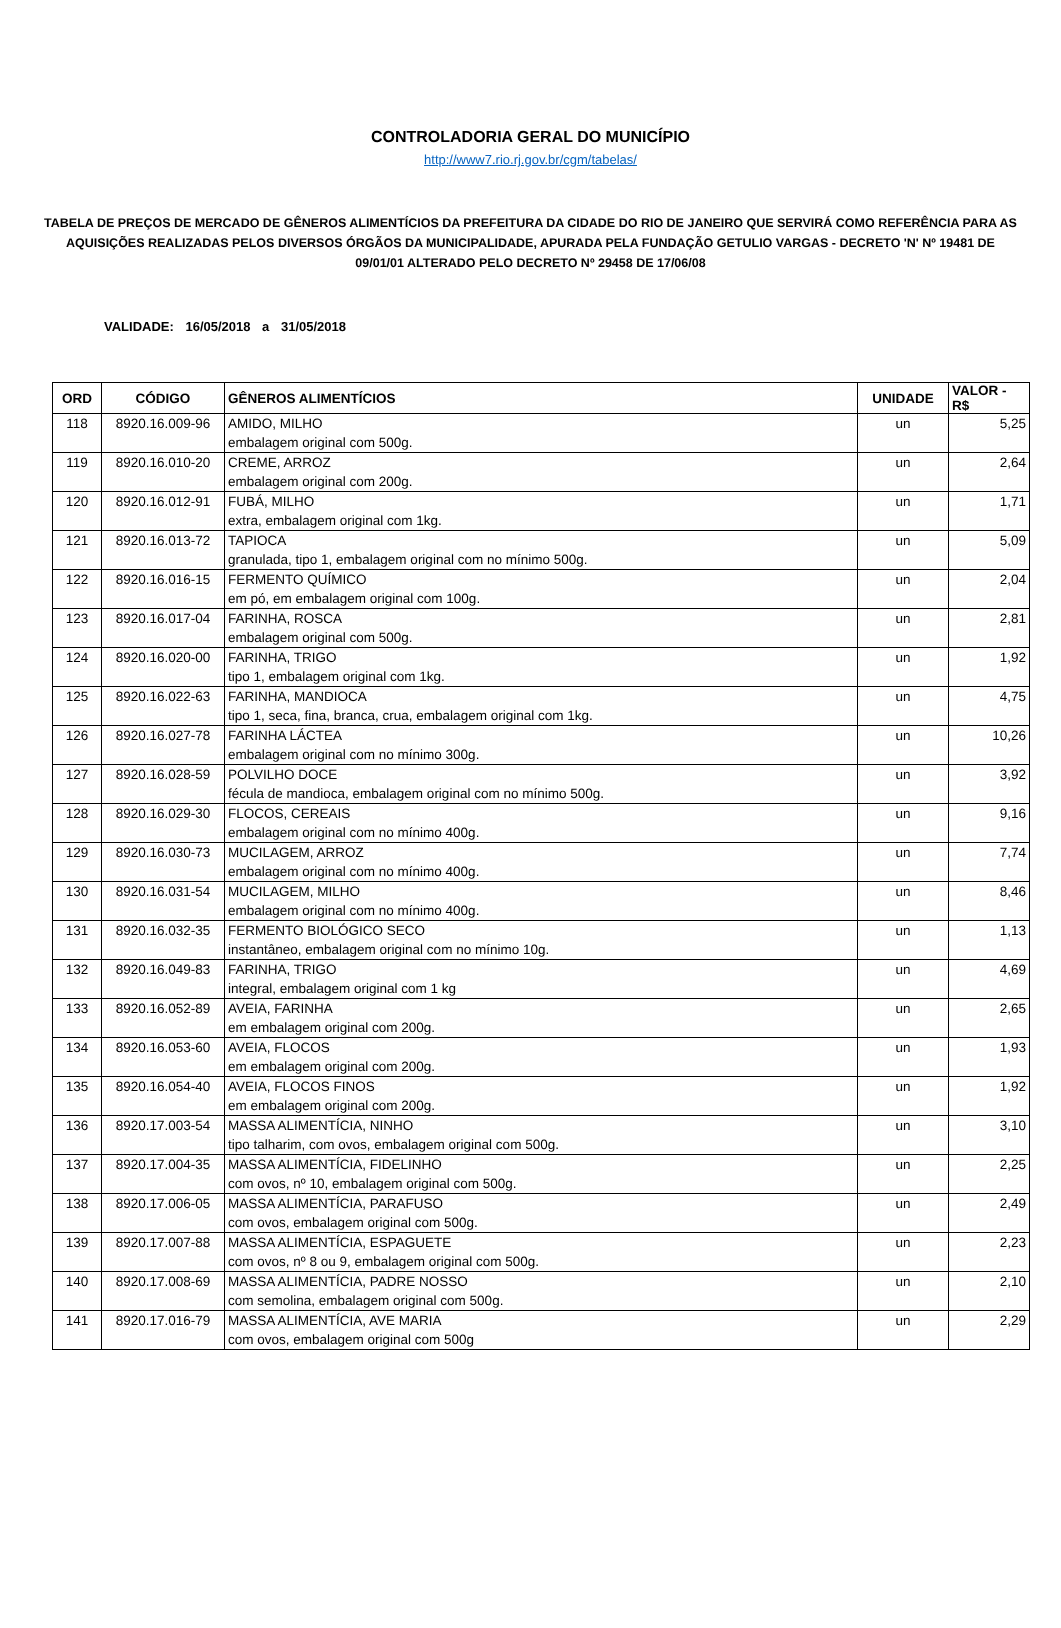CONTROLADORIA GERAL DO MUNICÍPIO
http://www7.rio.rj.gov.br/cgm/tabelas/
TABELA DE PREÇOS DE MERCADO DE GÊNEROS ALIMENTÍCIOS DA PREFEITURA DA CIDADE DO RIO DE JANEIRO QUE SERVIRÁ COMO REFERÊNCIA PARA AS AQUISIÇÕES REALIZADAS PELOS DIVERSOS ÓRGÃOS DA MUNICIPALIDADE, APURADA PELA FUNDAÇÃO GETULIO VARGAS - DECRETO 'N' Nº 19481 DE 09/01/01 ALTERADO PELO DECRETO Nº 29458 DE 17/06/08
VALIDADE: 16/05/2018 a 31/05/2018
| ORD | CÓDIGO | GÊNEROS ALIMENTÍCIOS | UNIDADE | VALOR - R$ |
| --- | --- | --- | --- | --- |
| 118 | 8920.16.009-96 | AMIDO, MILHO | un | 5,25 |
| | | embalagem original com 500g. | | |
| 119 | 8920.16.010-20 | CREME, ARROZ | un | 2,64 |
| | | embalagem original com 200g. | | |
| 120 | 8920.16.012-91 | FUBÁ, MILHO | un | 1,71 |
| | | extra, embalagem original com 1kg. | | |
| 121 | 8920.16.013-72 | TAPIOCA | un | 5,09 |
| | | granulada, tipo 1, embalagem original com no mínimo 500g. | | |
| 122 | 8920.16.016-15 | FERMENTO QUÍMICO | un | 2,04 |
| | | em pó, em embalagem original com 100g. | | |
| 123 | 8920.16.017-04 | FARINHA, ROSCA | un | 2,81 |
| | | embalagem original com 500g. | | |
| 124 | 8920.16.020-00 | FARINHA, TRIGO | un | 1,92 |
| | | tipo 1, embalagem original com 1kg. | | |
| 125 | 8920.16.022-63 | FARINHA, MANDIOCA | un | 4,75 |
| | | tipo 1, seca, fina, branca, crua, embalagem original com 1kg. | | |
| 126 | 8920.16.027-78 | FARINHA LÁCTEA | un | 10,26 |
| | | embalagem original com no mínimo 300g. | | |
| 127 | 8920.16.028-59 | POLVILHO DOCE | un | 3,92 |
| | | fécula de mandioca, embalagem original com no mínimo 500g. | | |
| 128 | 8920.16.029-30 | FLOCOS, CEREAIS | un | 9,16 |
| | | embalagem original com no mínimo 400g. | | |
| 129 | 8920.16.030-73 | MUCILAGEM, ARROZ | un | 7,74 |
| | | embalagem original com no mínimo 400g. | | |
| 130 | 8920.16.031-54 | MUCILAGEM, MILHO | un | 8,46 |
| | | embalagem original com no mínimo 400g. | | |
| 131 | 8920.16.032-35 | FERMENTO BIOLÓGICO SECO | un | 1,13 |
| | | instantâneo, embalagem original com no mínimo 10g. | | |
| 132 | 8920.16.049-83 | FARINHA, TRIGO | un | 4,69 |
| | | integral, embalagem original com 1 kg | | |
| 133 | 8920.16.052-89 | AVEIA, FARINHA | un | 2,65 |
| | | em embalagem original com 200g. | | |
| 134 | 8920.16.053-60 | AVEIA, FLOCOS | un | 1,93 |
| | | em embalagem original com 200g. | | |
| 135 | 8920.16.054-40 | AVEIA, FLOCOS FINOS | un | 1,92 |
| | | em embalagem original com 200g. | | |
| 136 | 8920.17.003-54 | MASSA ALIMENTÍCIA, NINHO | un | 3,10 |
| | | tipo talharim, com ovos, embalagem original com 500g. | | |
| 137 | 8920.17.004-35 | MASSA ALIMENTÍCIA, FIDELINHO | un | 2,25 |
| | | com ovos, nº 10, embalagem original com 500g. | | |
| 138 | 8920.17.006-05 | MASSA ALIMENTÍCIA, PARAFUSO | un | 2,49 |
| | | com ovos, embalagem original com 500g. | | |
| 139 | 8920.17.007-88 | MASSA ALIMENTÍCIA, ESPAGUETE | un | 2,23 |
| | | com ovos, nº 8 ou 9, embalagem original com 500g. | | |
| 140 | 8920.17.008-69 | MASSA ALIMENTÍCIA, PADRE NOSSO | un | 2,10 |
| | | com semolina, embalagem original com 500g. | | |
| 141 | 8920.17.016-79 | MASSA ALIMENTÍCIA, AVE MARIA | un | 2,29 |
| | | com ovos, embalagem original com 500g | | |